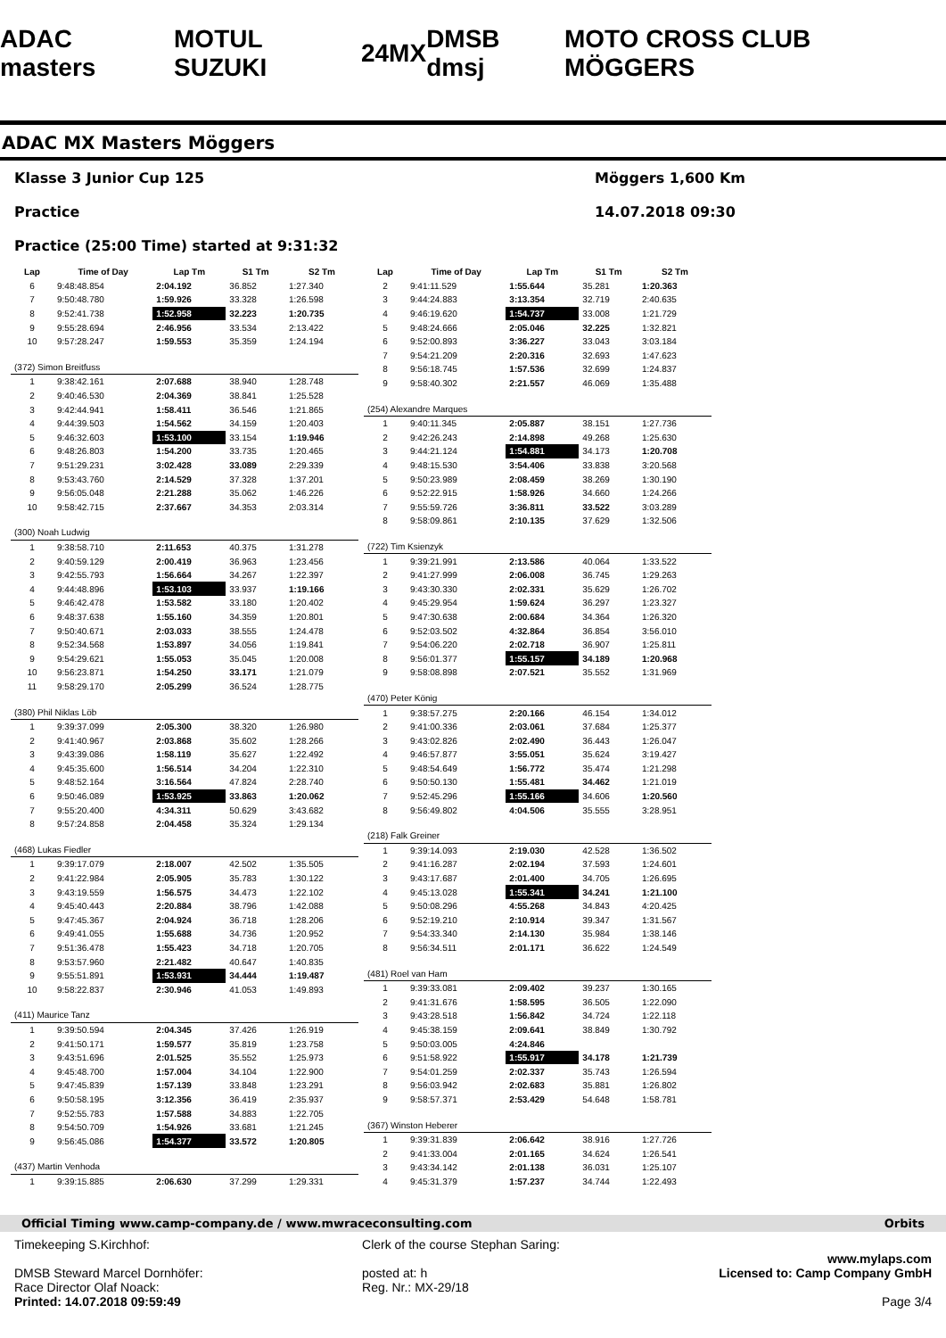ADAC masters MOTUL SUZUKI 24MX DMSB dmsj MOTO CROSS CLUB MÖGGERS
ADAC MX Masters Möggers
Klasse 3 Junior Cup 125
Practice
Practice (25:00 Time) started at 9:31:32
Möggers 1,600 Km
14.07.2018 09:30
| Lap | Time of Day | Lap Tm | S1 Tm | S2 Tm |
| --- | --- | --- | --- | --- |
| 6 | 9:48:48.854 | 2:04.192 | 36.852 | 1:27.340 |
| 7 | 9:50:48.780 | 1:59.926 | 33.328 | 1:26.598 |
| 8 | 9:52:41.738 | 1:52.958 | 32.223 | 1:20.735 |
| 9 | 9:55:28.694 | 2:46.956 | 33.534 | 2:13.422 |
| 10 | 9:57:28.247 | 1:59.553 | 35.359 | 1:24.194 |
| (372) Simon Breitfuss | | | | |
| 1 | 9:38:42.161 | 2:07.688 | 38.940 | 1:28.748 |
| 2 | 9:40:46.530 | 2:04.369 | 38.841 | 1:25.528 |
| 3 | 9:42:44.941 | 1:58.411 | 36.546 | 1:21.865 |
| 4 | 9:44:39.503 | 1:54.562 | 34.159 | 1:20.403 |
| 5 | 9:46:32.603 | 1:53.100 | 33.154 | 1:19.946 |
| 6 | 9:48:26.803 | 1:54.200 | 33.735 | 1:20.465 |
| 7 | 9:51:29.231 | 3:02.428 | 33.089 | 2:29.339 |
| 8 | 9:53:43.760 | 2:14.529 | 37.328 | 1:37.201 |
| 9 | 9:56:05.048 | 2:21.288 | 35.062 | 1:46.226 |
| 10 | 9:58:42.715 | 2:37.667 | 34.353 | 2:03.314 |
| (300) Noah Ludwig | | | | |
| 1 | 9:38:58.710 | 2:11.653 | 40.375 | 1:31.278 |
| 2 | 9:40:59.129 | 2:00.419 | 36.963 | 1:23.456 |
| 3 | 9:42:55.793 | 1:56.664 | 34.267 | 1:22.397 |
| 4 | 9:44:48.896 | 1:53.103 | 33.937 | 1:19.166 |
| 5 | 9:46:42.478 | 1:53.582 | 33.180 | 1:20.402 |
| 6 | 9:48:37.638 | 1:55.160 | 34.359 | 1:20.801 |
| 7 | 9:50:40.671 | 2:03.033 | 38.555 | 1:24.478 |
| 8 | 9:52:34.568 | 1:53.897 | 34.056 | 1:19.841 |
| 9 | 9:54:29.621 | 1:55.053 | 35.045 | 1:20.008 |
| 10 | 9:56:23.871 | 1:54.250 | 33.171 | 1:21.079 |
| 11 | 9:58:29.170 | 2:05.299 | 36.524 | 1:28.775 |
| (380) Phil Niklas Löb | | | | |
| 1 | 9:39:37.099 | 2:05.300 | 38.320 | 1:26.980 |
| 2 | 9:41:40.967 | 2:03.868 | 35.602 | 1:28.266 |
| 3 | 9:43:39.086 | 1:58.119 | 35.627 | 1:22.492 |
| 4 | 9:45:35.600 | 1:56.514 | 34.204 | 1:22.310 |
| 5 | 9:48:52.164 | 3:16.564 | 47.824 | 2:28.740 |
| 6 | 9:50:46.089 | 1:53.925 | 33.863 | 1:20.062 |
| 7 | 9:55:20.400 | 4:34.311 | 50.629 | 3:43.682 |
| 8 | 9:57:24.858 | 2:04.458 | 35.324 | 1:29.134 |
| (468) Lukas Fiedler | | | | |
| 1 | 9:39:17.079 | 2:18.007 | 42.502 | 1:35.505 |
| 2 | 9:41:22.984 | 2:05.905 | 35.783 | 1:30.122 |
| 3 | 9:43:19.559 | 1:56.575 | 34.473 | 1:22.102 |
| 4 | 9:45:40.443 | 2:20.884 | 38.796 | 1:42.088 |
| 5 | 9:47:45.367 | 2:04.924 | 36.718 | 1:28.206 |
| 6 | 9:49:41.055 | 1:55.688 | 34.736 | 1:20.952 |
| 7 | 9:51:36.478 | 1:55.423 | 34.718 | 1:20.705 |
| 8 | 9:53:57.960 | 2:21.482 | 40.647 | 1:40.835 |
| 9 | 9:55:51.891 | 1:53.931 | 34.444 | 1:19.487 |
| 10 | 9:58:22.837 | 2:30.946 | 41.053 | 1:49.893 |
| (411) Maurice Tanz | | | | |
| 1 | 9:39:50.594 | 2:04.345 | 37.426 | 1:26.919 |
| 2 | 9:41:50.171 | 1:59.577 | 35.819 | 1:23.758 |
| 3 | 9:43:51.696 | 2:01.525 | 35.552 | 1:25.973 |
| 4 | 9:45:48.700 | 1:57.004 | 34.104 | 1:22.900 |
| 5 | 9:47:45.839 | 1:57.139 | 33.848 | 1:23.291 |
| 6 | 9:50:58.195 | 3:12.356 | 36.419 | 2:35.937 |
| 7 | 9:52:55.783 | 1:57.588 | 34.883 | 1:22.705 |
| 8 | 9:54:50.709 | 1:54.926 | 33.681 | 1:21.245 |
| 9 | 9:56:45.086 | 1:54.377 | 33.572 | 1:20.805 |
| (437) Martin Venhoda | | | | |
| 1 | 9:39:15.885 | 2:06.630 | 37.299 | 1:29.331 |
| Lap | Time of Day | Lap Tm | S1 Tm | S2 Tm |
| --- | --- | --- | --- | --- |
| 2 | 9:41:11.529 | 1:55.644 | 35.281 | 1:20.363 |
| 3 | 9:44:24.883 | 3:13.354 | 32.719 | 2:40.635 |
| 4 | 9:46:19.620 | 1:54.737 | 33.008 | 1:21.729 |
| 5 | 9:48:24.666 | 2:05.046 | 32.225 | 1:32.821 |
| 6 | 9:52:00.893 | 3:36.227 | 33.043 | 3:03.184 |
| 7 | 9:54:21.209 | 2:20.316 | 32.693 | 1:47.623 |
| 8 | 9:56:18.745 | 1:57.536 | 32.699 | 1:24.837 |
| 9 | 9:58:40.302 | 2:21.557 | 46.069 | 1:35.488 |
| (254) Alexandre Marques | | | | |
| 1 | 9:40:11.345 | 2:05.887 | 38.151 | 1:27.736 |
| 2 | 9:42:26.243 | 2:14.898 | 49.268 | 1:25.630 |
| 3 | 9:44:21.124 | 1:54.881 | 34.173 | 1:20.708 |
| 4 | 9:48:15.530 | 3:54.406 | 33.838 | 3:20.568 |
| 5 | 9:50:23.989 | 2:08.459 | 38.269 | 1:30.190 |
| 6 | 9:52:22.915 | 1:58.926 | 34.660 | 1:24.266 |
| 7 | 9:55:59.726 | 3:36.811 | 33.522 | 3:03.289 |
| 8 | 9:58:09.861 | 2:10.135 | 37.629 | 1:32.506 |
| (722) Tim Ksienzyk | | | | |
| 1 | 9:39:21.991 | 2:13.586 | 40.064 | 1:33.522 |
| 2 | 9:41:27.999 | 2:06.008 | 36.745 | 1:29.263 |
| 3 | 9:43:30.330 | 2:02.331 | 35.629 | 1:26.702 |
| 4 | 9:45:29.954 | 1:59.624 | 36.297 | 1:23.327 |
| 5 | 9:47:30.638 | 2:00.684 | 34.364 | 1:26.320 |
| 6 | 9:52:03.502 | 4:32.864 | 36.854 | 3:56.010 |
| 7 | 9:54:06.220 | 2:02.718 | 36.907 | 1:25.811 |
| 8 | 9:56:01.377 | 1:55.157 | 34.189 | 1:20.968 |
| 9 | 9:58:08.898 | 2:07.521 | 35.552 | 1:31.969 |
| (470) Peter König | | | | |
| 1 | 9:38:57.275 | 2:20.166 | 46.154 | 1:34.012 |
| 2 | 9:41:00.336 | 2:03.061 | 37.684 | 1:25.377 |
| 3 | 9:43:02.826 | 2:02.490 | 36.443 | 1:26.047 |
| 4 | 9:46:57.877 | 3:55.051 | 35.624 | 3:19.427 |
| 5 | 9:48:54.649 | 1:56.772 | 35.474 | 1:21.298 |
| 6 | 9:50:50.130 | 1:55.481 | 34.462 | 1:21.019 |
| 7 | 9:52:45.296 | 1:55.166 | 34.606 | 1:20.560 |
| 8 | 9:56:49.802 | 4:04.506 | 35.555 | 3:28.951 |
| (218) Falk Greiner | | | | |
| 1 | 9:39:14.093 | 2:19.030 | 42.528 | 1:36.502 |
| 2 | 9:41:16.287 | 2:02.194 | 37.593 | 1:24.601 |
| 3 | 9:43:17.687 | 2:01.400 | 34.705 | 1:26.695 |
| 4 | 9:45:13.028 | 1:55.341 | 34.241 | 1:21.100 |
| 5 | 9:50:08.296 | 4:55.268 | 34.843 | 4:20.425 |
| 6 | 9:52:19.210 | 2:10.914 | 39.347 | 1:31.567 |
| 7 | 9:54:33.340 | 2:14.130 | 35.984 | 1:38.146 |
| 8 | 9:56:34.511 | 2:01.171 | 36.622 | 1:24.549 |
| (481) Roel van Ham | | | | |
| 1 | 9:39:33.081 | 2:09.402 | 39.237 | 1:30.165 |
| 2 | 9:41:31.676 | 1:58.595 | 36.505 | 1:22.090 |
| 3 | 9:43:28.518 | 1:56.842 | 34.724 | 1:22.118 |
| 4 | 9:45:38.159 | 2:09.641 | 38.849 | 1:30.792 |
| 5 | 9:50:03.005 | 4:24.846 | | |
| 6 | 9:51:58.922 | 1:55.917 | 34.178 | 1:21.739 |
| 7 | 9:54:01.259 | 2:02.337 | 35.743 | 1:26.594 |
| 8 | 9:56:03.942 | 2:02.683 | 35.881 | 1:26.802 |
| 9 | 9:58:57.371 | 2:53.429 | 54.648 | 1:58.781 |
| (367) Winston Heberer | | | | |
| 1 | 9:39:31.839 | 2:06.642 | 38.916 | 1:27.726 |
| 2 | 9:41:33.004 | 2:01.165 | 34.624 | 1:26.541 |
| 3 | 9:43:34.142 | 2:01.138 | 36.031 | 1:25.107 |
| 4 | 9:45:31.379 | 1:57.237 | 34.744 | 1:22.493 |
Official Timing www.camp-company.de / www.mwraceconsulting.com Orbits
Timekeeping S.Kirchhof:
DMSB Steward Marcel Dornhöfer:
Race Director Olaf Noack:
Printed: 14.07.2018 09:59:49
Clerk of the course Stephan Saring:
posted at: h
Reg. Nr.: MX-29/18
www.mylaps.com
Licensed to: Camp Company GmbH
Page 3/4